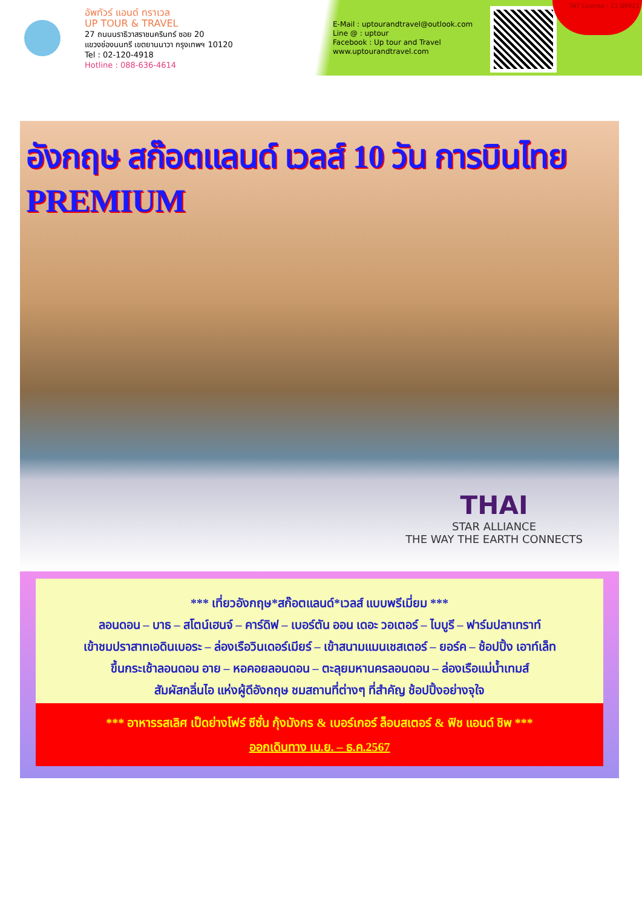อัพทัวร์ แอนด์ ทราเวล
UP TOUR & TRAVEL
27 ถนนนราธิวาสราชนครินทร์ ซอย 20
แขวงช่องนนทรี เขตยานนาวา กรุงเทพฯ 10120
Tel : 02-120-4918
Hotline : 088-636-4614
E-Mail : uptourandtravel@outlook.com
Line @ : uptour
Facebook : Up tour and Travel
www.uptourandtravel.com
TAT License : 11-09921
อังกฤษ สก๊อตแลนด์ เวลส์ 10 วัน การบินไทย PREMIUM
THAI
STAR ALLIANCE
THE WAY THE EARTH CONNECTS
*** เที่ยวอังกฤษ*สก๊อตแลนด์*เวลส์ แบบพรีเมี่ยม ***
ลอนดอน – บาธ – สโตน์เฮนจ์ – คาร์ดิฟ – เบอร์ตัน ออน เดอะ วอเตอร์ – ไบบูรี – ฟาร์มปลาเทราท์
เข้าชมปราสาทเอดินเบอระ – ล่องเรือวินเดอร์เมียร์ – เข้าสนามแมนเชสเตอร์ – ยอร์ค – ช้อปปิ้ง เอาท์เล็ท
ขึ้นกระเช้าลอนดอน อาย – หอคอยลอนดอน – ตะลุยมหานครลอนดอน – ล่องเรือแม่น้ำเทมส์
สัมผัสกลิ่นไอ แห่งผู้ดีอังกฤษ ชมสถานที่ต่างๆ ที่สำคัญ ช้อปปิ้งอย่างจุใจ
*** อาหารรสเลิศ เป็ดย่างโฟร์ ซีซั่น กุ้งมังกร & เบอร์เกอร์ ล็อบสเตอร์ & ฟิช แอนด์ ชิพ ***
ออกเดินทาง เม.ย. – ธ.ค.2567